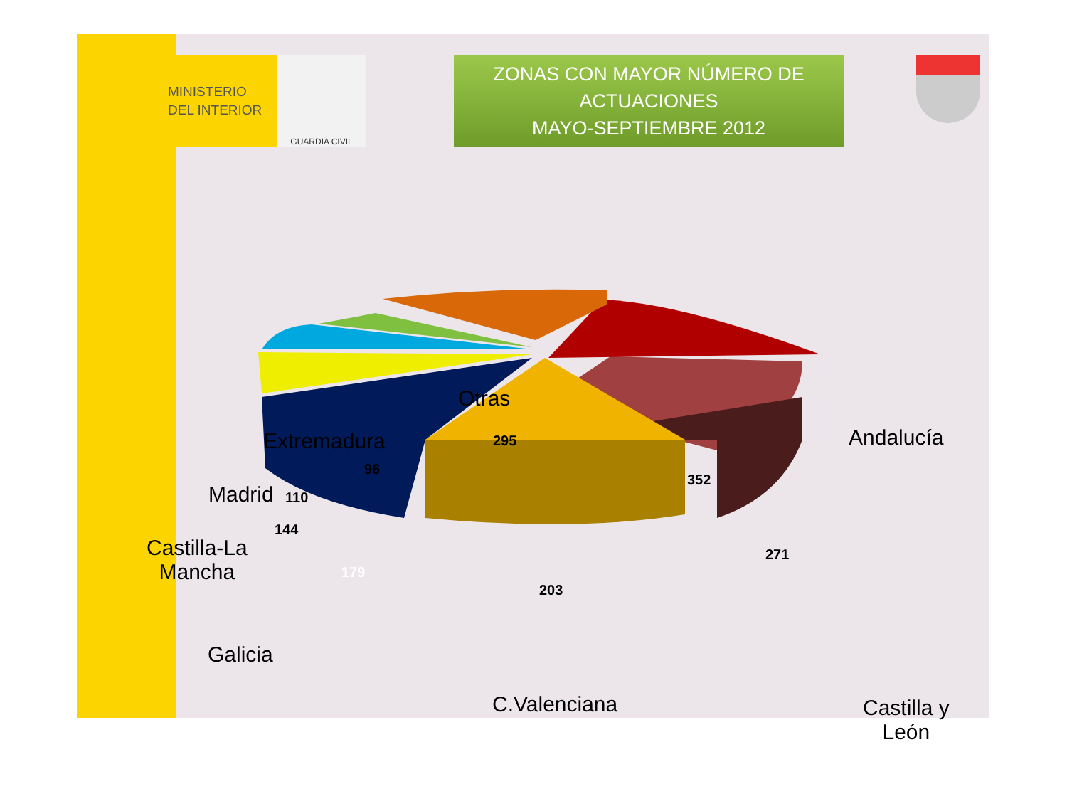MINISTERIO
DEL INTERIOR
GUARDIA CIVIL
ZONAS CON MAYOR NÚMERO DE
ACTUACIONES
MAYO-SEPTIEMBRE 2012
Otras
Andalucía
Extremadura
Madrid
Castilla-La
Mancha
Castilla y
León
295
352
96
110
144
179
203
271
Galicia
C.Valenciana